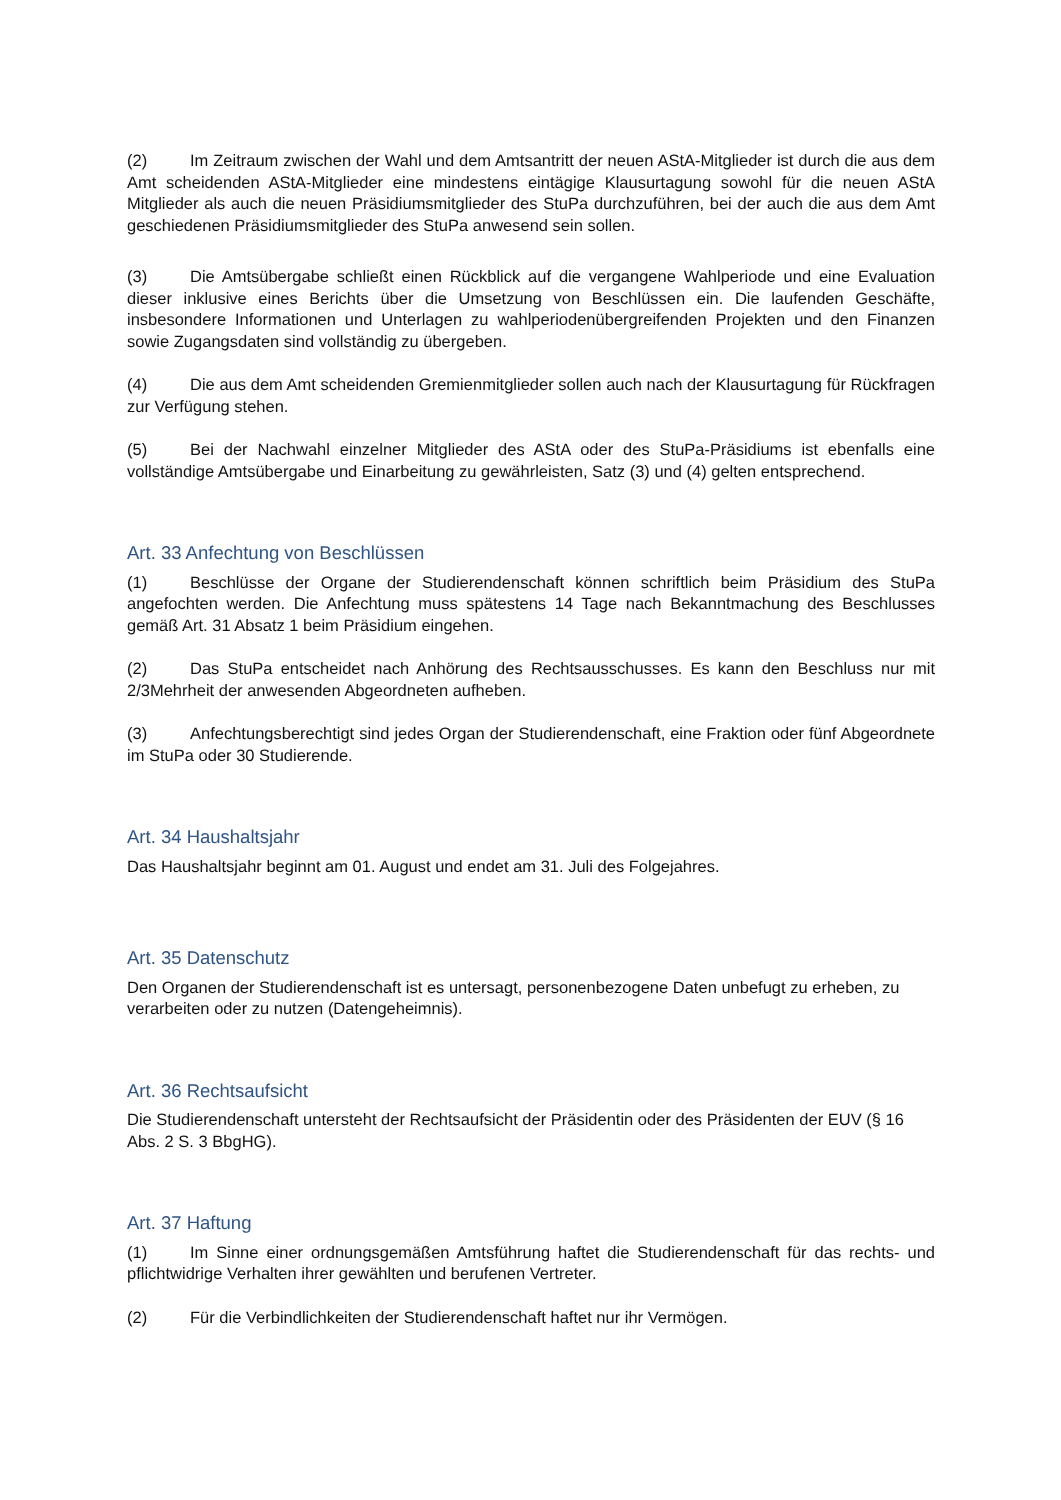(2) Im Zeitraum zwischen der Wahl und dem Amtsantritt der neuen AStA-Mitglieder ist durch die aus dem Amt scheidenden AStA-Mitglieder eine mindestens eintägige Klausurtagung sowohl für die neuen AStA Mitglieder als auch die neuen Präsidiumsmitglieder des StuPa durchzuführen, bei der auch die aus dem Amt geschiedenen Präsidiumsmitglieder des StuPa anwesend sein sollen.
(3) Die Amtsübergabe schließt einen Rückblick auf die vergangene Wahlperiode und eine Evaluation dieser inklusive eines Berichts über die Umsetzung von Beschlüssen ein. Die laufenden Geschäfte, insbesondere Informationen und Unterlagen zu wahlperiodenübergreifenden Projekten und den Finanzen sowie Zugangsdaten sind vollständig zu übergeben.
(4) Die aus dem Amt scheidenden Gremienmitglieder sollen auch nach der Klausurtagung für Rückfragen zur Verfügung stehen.
(5) Bei der Nachwahl einzelner Mitglieder des AStA oder des StuPa-Präsidiums ist ebenfalls eine vollständige Amtsübergabe und Einarbeitung zu gewährleisten, Satz (3) und (4) gelten entsprechend.
Art. 33 Anfechtung von Beschlüssen
(1) Beschlüsse der Organe der Studierendenschaft können schriftlich beim Präsidium des StuPa angefochten werden. Die Anfechtung muss spätestens 14 Tage nach Bekanntmachung des Beschlusses gemäß Art. 31 Absatz 1 beim Präsidium eingehen.
(2) Das StuPa entscheidet nach Anhörung des Rechtsausschusses. Es kann den Beschluss nur mit 2/3Mehrheit der anwesenden Abgeordneten aufheben.
(3) Anfechtungsberechtigt sind jedes Organ der Studierendenschaft, eine Fraktion oder fünf Abgeordnete im StuPa oder 30 Studierende.
Art. 34 Haushaltsjahr
Das Haushaltsjahr beginnt am 01. August und endet am 31. Juli des Folgejahres.
Art. 35 Datenschutz
Den Organen der Studierendenschaft ist es untersagt, personenbezogene Daten unbefugt zu erheben, zu verarbeiten oder zu nutzen (Datengeheimnis).
Art. 36 Rechtsaufsicht
Die Studierendenschaft untersteht der Rechtsaufsicht der Präsidentin oder des Präsidenten der EUV (§ 16 Abs. 2 S. 3 BbgHG).
Art. 37 Haftung
(1) Im Sinne einer ordnungsgemäßen Amtsführung haftet die Studierendenschaft für das rechts- und pflichtwidrige Verhalten ihrer gewählten und berufenen Vertreter.
(2) Für die Verbindlichkeiten der Studierendenschaft haftet nur ihr Vermögen.